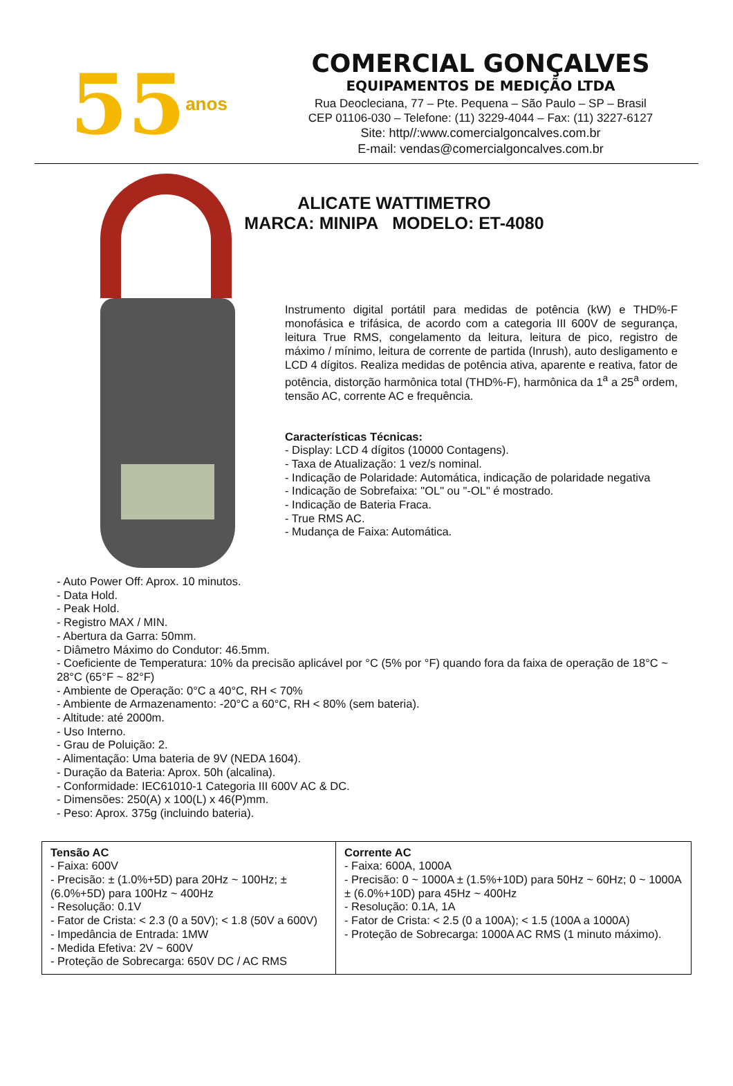55 anos
COMERCIAL GONÇALVES
EQUIPAMENTOS DE MEDIÇÃO LTDA
Rua Deocleciana, 77 – Pte. Pequena – São Paulo – SP – Brasil
CEP 01106-030 – Telefone: (11) 3229-4044 – Fax: (11) 3227-6127
Site: http//:www.comercialgoncalves.com.br
E-mail: vendas@comercialgoncalves.com.br
ALICATE WATTIMETRO
MARCA: MINIPA MODELO: ET-4080
Instrumento digital portátil para medidas de potência (kW) e THD%-F monofásica e trifásica, de acordo com a categoria III 600V de segurança, leitura True RMS, congelamento da leitura, leitura de pico, registro de máximo / mínimo, leitura de corrente de partida (Inrush), auto desligamento e LCD 4 dígitos. Realiza medidas de potência ativa, aparente e reativa, fator de potência, distorção harmônica total (THD%-F), harmônica da 1<sup>a</sup> a 25<sup>a</sup> ordem, tensão AC, corrente AC e frequência.
Características Técnicas:
- Display: LCD 4 dígitos (10000 Contagens).
- Taxa de Atualização: 1 vez/s nominal.
- Indicação de Polaridade: Automática, indicação de polaridade negativa
- Indicação de Sobrefaixa: "OL" ou "-OL" é mostrado.
- Indicação de Bateria Fraca.
- True RMS AC.
- Mudança de Faixa: Automática.
- Auto Power Off: Aprox. 10 minutos.
- Data Hold.
- Peak Hold.
- Registro MAX / MIN.
- Abertura da Garra: 50mm.
- Diâmetro Máximo do Condutor: 46.5mm.
- Coeficiente de Temperatura: 10% da precisão aplicável por °C (5% por °F) quando fora da faixa de operação de 18°C ~ 28°C (65°F ~ 82°F)
- Ambiente de Operação: 0°C a 40°C, RH < 70%
- Ambiente de Armazenamento: -20°C a 60°C, RH < 80% (sem bateria).
- Altitude: até 2000m.
- Uso Interno.
- Grau de Poluição: 2.
- Alimentação: Uma bateria de 9V (NEDA 1604).
- Duração da Bateria: Aprox. 50h (alcalina).
- Conformidade: IEC61010-1 Categoria III 600V AC & DC.
- Dimensões: 250(A) x 100(L) x 46(P)mm.
- Peso: Aprox. 375g (incluindo bateria).
| Tensão AC - Faixa: 600V - Precisão: ± (1.0%+5D) para 20Hz ~ 100Hz; ± (6.0%+5D) para 100Hz ~ 400Hz - Resolução: 0.1V - Fator de Crista: < 2.3 (0 a 50V); < 1.8 (50V a 600V) - Impedância de Entrada: 1MW - Medida Efetiva: 2V ~ 600V - Proteção de Sobrecarga: 650V DC / AC RMS | Corrente AC - Faixa: 600A, 1000A - Precisão: 0 ~ 1000A ± (1.5%+10D) para 50Hz ~ 60Hz; 0 ~ 1000A ± (6.0%+10D) para 45Hz ~ 400Hz - Resolução: 0.1A, 1A - Fator de Crista: < 2.5 (0 a 100A); < 1.5 (100A a 1000A) - Proteção de Sobrecarga: 1000A AC RMS (1 minuto máximo). |